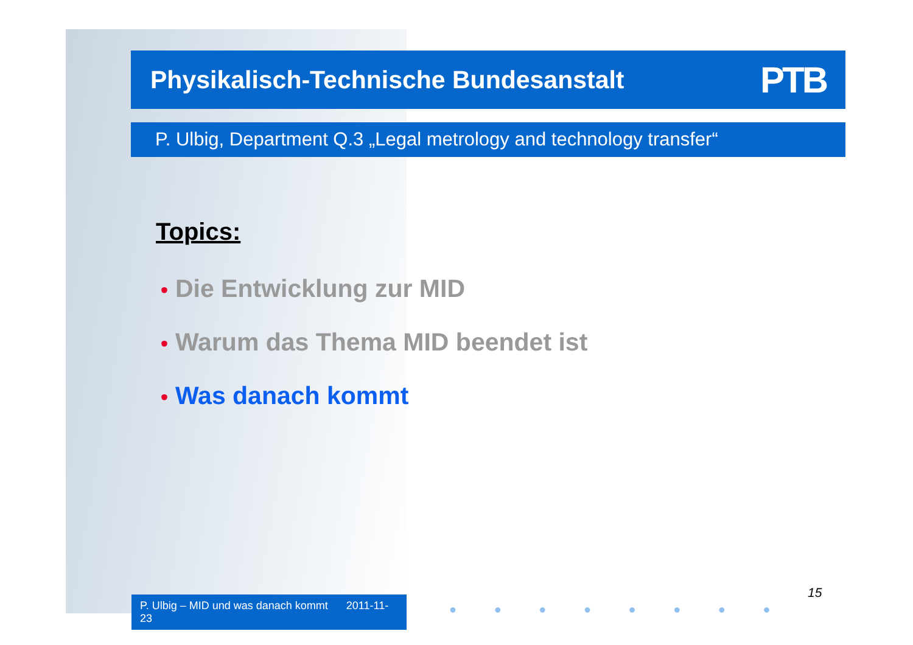Physikalisch-Technische Bundesanstalt PTB
P. Ulbig, Department Q.3 „Legal metrology and technology transfer“
Topics:
• Die Entwicklung zur MID
• Warum das Thema MID beendet ist
• Was danach kommt
P. Ulbig – MID und was danach kommt 2011-11-23
15
● ● ● ● ● ● ● ●